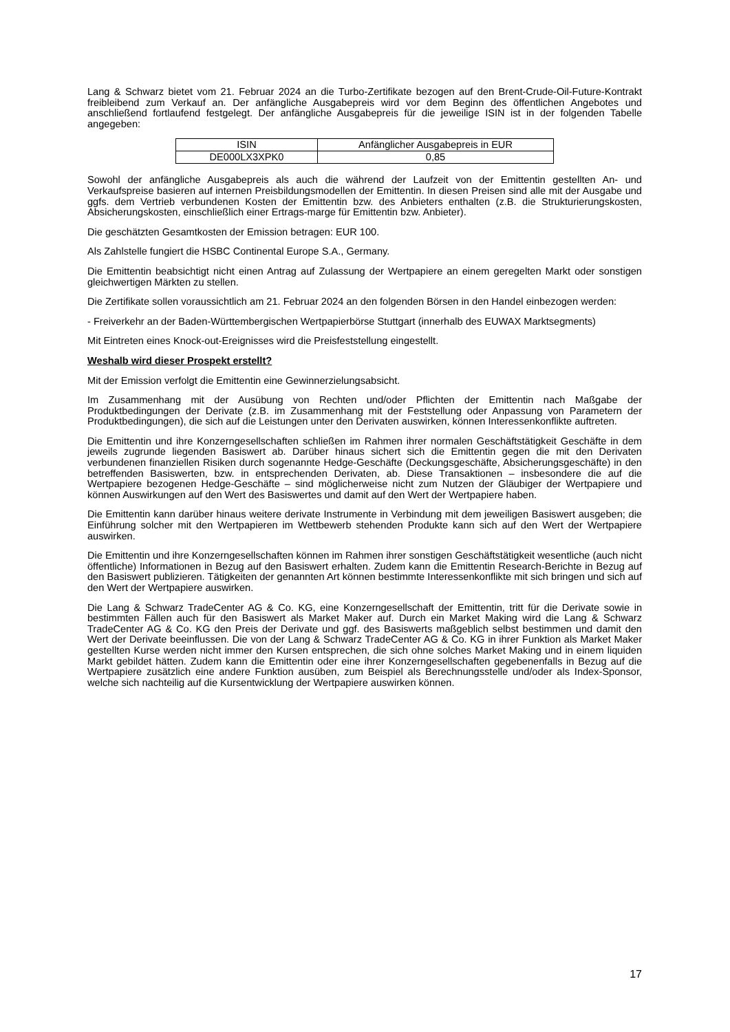Lang & Schwarz bietet vom 21. Februar 2024 an die Turbo-Zertifikate bezogen auf den Brent-Crude-Oil-Future-Kontrakt freibleibend zum Verkauf an. Der anfängliche Ausgabepreis wird vor dem Beginn des öffentlichen Angebotes und anschließend fortlaufend festgelegt. Der anfängliche Ausgabepreis für die jeweilige ISIN ist in der folgenden Tabelle angegeben:
| ISIN | Anfänglicher Ausgabepreis in EUR |
| DE000LX3XPK0 | 0,85 |
Sowohl der anfängliche Ausgabepreis als auch die während der Laufzeit von der Emittentin gestellten An- und Verkaufspreise basieren auf internen Preisbildungsmodellen der Emittentin. In diesen Preisen sind alle mit der Ausgabe und ggfs. dem Vertrieb verbundenen Kosten der Emittentin bzw. des Anbieters enthalten (z.B. die Strukturierungskosten, Absicherungskosten, einschließlich einer Ertrags-marge für Emittentin bzw. Anbieter).
Die geschätzten Gesamtkosten der Emission betragen: EUR 100.
Als Zahlstelle fungiert die HSBC Continental Europe S.A., Germany.
Die Emittentin beabsichtigt nicht einen Antrag auf Zulassung der Wertpapiere an einem geregelten Markt oder sonstigen gleichwertigen Märkten zu stellen.
Die Zertifikate sollen voraussichtlich am 21. Februar 2024 an den folgenden Börsen in den Handel einbezogen werden:
- Freiverkehr an der Baden-Württembergischen Wertpapierbörse Stuttgart (innerhalb des EUWAX Marktsegments)
Mit Eintreten eines Knock-out-Ereignisses wird die Preisfeststellung eingestellt.
Weshalb wird dieser Prospekt erstellt?
Mit der Emission verfolgt die Emittentin eine Gewinnerzielungsabsicht.
Im Zusammenhang mit der Ausübung von Rechten und/oder Pflichten der Emittentin nach Maßgabe der Produktbedingungen der Derivate (z.B. im Zusammenhang mit der Feststellung oder Anpassung von Parametern der Produktbedingungen), die sich auf die Leistungen unter den Derivaten auswirken, können Interessenkonflikte auftreten.
Die Emittentin und ihre Konzerngesellschaften schließen im Rahmen ihrer normalen Geschäftstätigkeit Geschäfte in dem jeweils zugrunde liegenden Basiswert ab. Darüber hinaus sichert sich die Emittentin gegen die mit den Derivaten verbundenen finanziellen Risiken durch sogenannte Hedge-Geschäfte (Deckungsgeschäfte, Absicherungsgeschäfte) in den betreffenden Basiswerten, bzw. in entsprechenden Derivaten, ab. Diese Transaktionen – insbesondere die auf die Wertpapiere bezogenen Hedge-Geschäfte – sind möglicherweise nicht zum Nutzen der Gläubiger der Wertpapiere und können Auswirkungen auf den Wert des Basiswertes und damit auf den Wert der Wertpapiere haben.
Die Emittentin kann darüber hinaus weitere derivate Instrumente in Verbindung mit dem jeweiligen Basiswert ausgeben; die Einführung solcher mit den Wertpapieren im Wettbewerb stehenden Produkte kann sich auf den Wert der Wertpapiere auswirken.
Die Emittentin und ihre Konzerngesellschaften können im Rahmen ihrer sonstigen Geschäftstätigkeit wesentliche (auch nicht öffentliche) Informationen in Bezug auf den Basiswert erhalten. Zudem kann die Emittentin Research-Berichte in Bezug auf den Basiswert publizieren. Tätigkeiten der genannten Art können bestimmte Interessenkonflikte mit sich bringen und sich auf den Wert der Wertpapiere auswirken.
Die Lang & Schwarz TradeCenter AG & Co. KG, eine Konzerngesellschaft der Emittentin, tritt für die Derivate sowie in bestimmten Fällen auch für den Basiswert als Market Maker auf. Durch ein Market Making wird die Lang & Schwarz TradeCenter AG & Co. KG den Preis der Derivate und ggf. des Basiswerts maßgeblich selbst bestimmen und damit den Wert der Derivate beeinflussen. Die von der Lang & Schwarz TradeCenter AG & Co. KG in ihrer Funktion als Market Maker gestellten Kurse werden nicht immer den Kursen entsprechen, die sich ohne solches Market Making und in einem liquiden Markt gebildet hätten. Zudem kann die Emittentin oder eine ihrer Konzerngesellschaften gegebenenfalls in Bezug auf die Wertpapiere zusätzlich eine andere Funktion ausüben, zum Beispiel als Berechnungsstelle und/oder als Index-Sponsor, welche sich nachteilig auf die Kursentwicklung der Wertpapiere auswirken können.
17